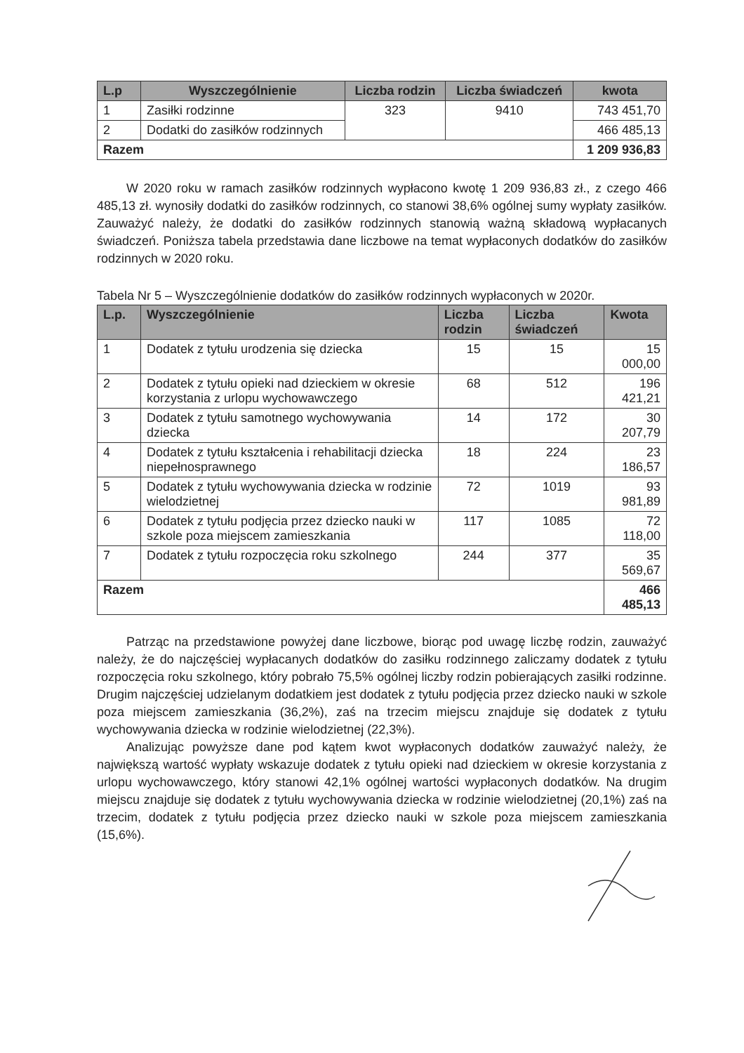| L.p | Wyszczególnienie | Liczba rodzin | Liczba świadczeń | kwota |
| --- | --- | --- | --- | --- |
| 1 | Zasiłki rodzinne | 323 | 9410 | 743 451,70 |
| 2 | Dodatki do zasiłków rodzinnych | | | 466 485,13 |
| Razem | | | | 1 209 936,83 |
W 2020 roku w ramach zasiłków rodzinnych wypłacono kwotę 1 209 936,83 zł., z czego 466 485,13 zł. wynosiły dodatki do zasiłków rodzinnych, co stanowi 38,6% ogólnej sumy wypłaty zasiłków. Zauważyć należy, że dodatki do zasiłków rodzinnych stanowią ważną składową wypłacanych świadczeń. Poniższa tabela przedstawia dane liczbowe na temat wypłaconych dodatków do zasiłków rodzinnych w 2020 roku.
Tabela Nr 5 – Wyszczególnienie dodatków do zasiłków rodzinnych wypłaconych w 2020r.
| L.p. | Wyszczególnienie | Liczba rodzin | Liczba świadczeń | Kwota |
| --- | --- | --- | --- | --- |
| 1 | Dodatek z tytułu urodzenia się dziecka | 15 | 15 | 15 000,00 |
| 2 | Dodatek z tytułu opieki nad dzieckiem w okresie korzystania z urlopu wychowawczego | 68 | 512 | 196 421,21 |
| 3 | Dodatek z tytułu samotnego wychowywania dziecka | 14 | 172 | 30 207,79 |
| 4 | Dodatek z tytułu kształcenia i rehabilitacji dziecka niepełnosprawnego | 18 | 224 | 23 186,57 |
| 5 | Dodatek z tytułu wychowywania dziecka w rodzinie wielodzietnej | 72 | 1019 | 93 981,89 |
| 6 | Dodatek z tytułu podjęcia przez dziecko nauki w szkole poza miejscem zamieszkania | 117 | 1085 | 72 118,00 |
| 7 | Dodatek z tytułu rozpoczęcia roku szkolnego | 244 | 377 | 35 569,67 |
| Razem | | | | 466 485,13 |
Patrząc na przedstawione powyżej dane liczbowe, biorąc pod uwagę liczbę rodzin, zauważyć należy, że do najczęściej wypłacanych dodatków do zasiłku rodzinnego zaliczamy dodatek z tytułu rozpoczęcia roku szkolnego, który pobrało 75,5% ogólnej liczby rodzin pobierających zasiłki rodzinne. Drugim najczęściej udzielanym dodatkiem jest dodatek z tytułu podjęcia przez dziecko nauki w szkole poza miejscem zamieszkania (36,2%), zaś na trzecim miejscu znajduje się dodatek z tytułu wychowywania dziecka w rodzinie wielodzietnej (22,3%).
Analizując powyższe dane pod kątem kwot wypłaconych dodatków zauważyć należy, że największą wartość wypłaty wskazuje dodatek z tytułu opieki nad dzieckiem w okresie korzystania z urlopu wychowawczego, który stanowi 42,1% ogólnej wartości wypłaconych dodatków. Na drugim miejscu znajduje się dodatek z tytułu wychowywania dziecka w rodzinie wielodzietnej (20,1%) zaś na trzecim, dodatek z tytułu podjęcia przez dziecko nauki w szkole poza miejscem zamieszkania (15,6%).